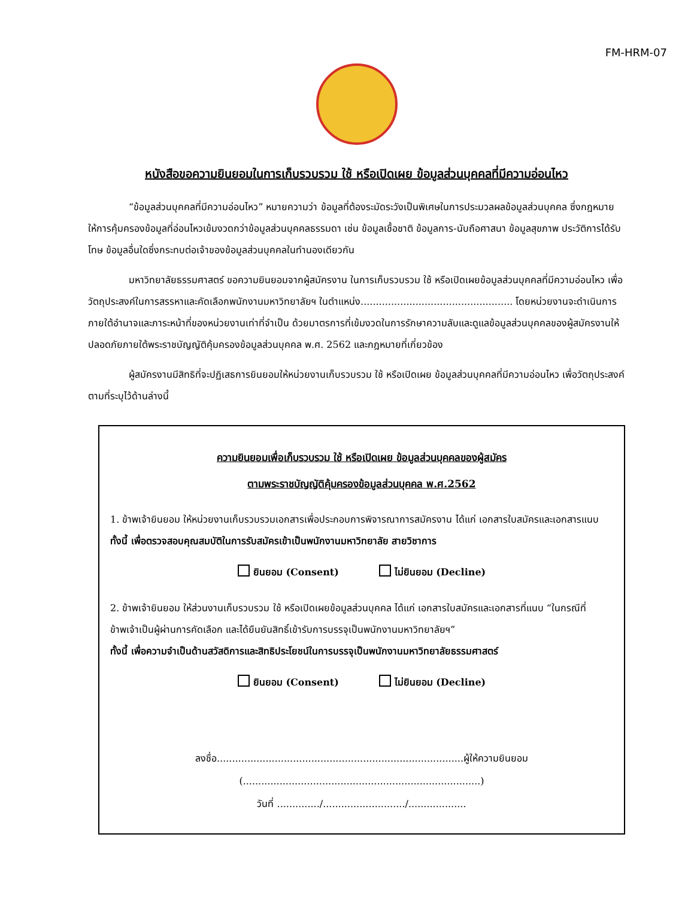FM-HRM-07
หนังสือขอความยินยอมในการเก็บรวบรวม ใช้ หรือเปิดเผย ข้อมูลส่วนบุคคลที่มีความอ่อนไหว
“ข้อมูลส่วนบุคคลที่มีความอ่อนไหว” หมายความว่า ข้อมูลที่ต้องระมัดระวังเป็นพิเศษในการประมวลผลข้อมูลส่วนบุคคล ซึ่งกฎหมายให้การคุ้มครองข้อมูลที่อ่อนไหวเข้มงวดกว่าข้อมูลส่วนบุคคลธรรมดา เช่น ข้อมูลเชื้อชาติ ข้อมูลการ-นับถือศาสนา ข้อมูลสุขภาพ ประวัติการได้รับโทษ ข้อมูลอื่นใดซึ่งกระทบต่อเจ้าของข้อมูลส่วนบุคคลในทำนองเดียวกัน
มหาวิทยาลัยธรรมศาสตร์ ขอความยินยอมจากผู้สมัครงาน ในการเก็บรวบรวม ใช้ หรือเปิดเผยข้อมูลส่วนบุคคลที่มีความอ่อนไหว เพื่อวัตถุประสงค์ในการสรรหาและคัดเลือกพนักงานมหาวิทยาลัยฯ ในตำแหน่ง.................................................. โดยหน่วยงานจะดำเนินการภายใต้อำนาจและภาระหน้าที่ของหน่วยงานเท่าที่จำเป็น ด้วยมาตรการที่เข้มงวดในการรักษาความลับและดูแลข้อมูลส่วนบุคคลของผู้สมัครงานให้ปลอดภัยภายใต้พระราชบัญญัติคุ้มครองข้อมูลส่วนบุคคล พ.ศ. 2562 และกฎหมายที่เกี่ยวข้อง
ผู้สมัครงานมีสิทธิที่จะปฏิเสธการยินยอมให้หน่วยงานเก็บรวบรวม ใช้ หรือเปิดเผย ข้อมูลส่วนบุคคลที่มีความอ่อนไหว เพื่อวัตถุประสงค์ตามที่ระบุไว้ด้านล่างนี้
ความยินยอมเพื่อเก็บรวบรวม ใช้ หรือเปิดเผย ข้อมูลส่วนบุคคลของผู้สมัคร
ตามพระราชบัญญัติคุ้มครองข้อมูลส่วนบุคคล พ.ศ.2562
1. ข้าพเจ้ายินยอม ให้หน่วยงานเก็บรวบรวมเอกสารเพื่อประกอบการพิจารณาการสมัครงาน ได้แก่ เอกสารใบสมัครและเอกสารแนบ ทั้งนี้ เพื่อตรวจสอบคุณสมบัติในการรับสมัครเข้าเป็นพนักงานมหาวิทยาลัย สายวิชาการ
ยินยอม (Consent) ไม่ยินยอม (Decline)
2. ข้าพเจ้ายินยอม ให้ส่วนงานเก็บรวบรวม ใช้ หรือเปิดเผยข้อมูลส่วนบุคคล ได้แก่ เอกสารใบสมัครและเอกสารที่แนบ “ในกรณีที่ข้าพเจ้าเป็นผู้ผ่านการคัดเลือก และได้ยืนยันสิทธิ์เข้ารับการบรรจุเป็นพนักงานมหาวิทยาลัยฯ”
ทั้งนี้ เพื่อความจำเป็นด้านสวัสดิการและสิทธิประโยชน์ในการบรรจุเป็นพนักงานมหาวิทยาลัยธรรมศาสตร์
ยินยอม (Consent) ไม่ยินยอม (Decline)
ลงชื่อ.................................................................................ผู้ให้ความยินยอม
(..............................................................................)
วันที่ ............../.........................../...................